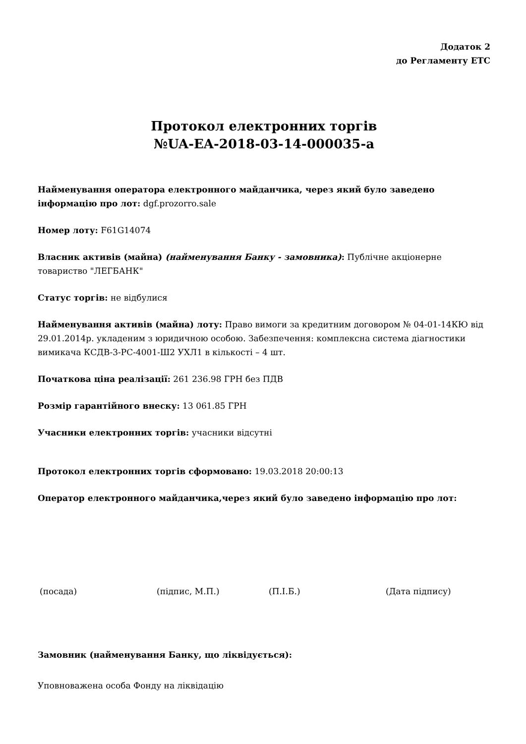Додаток 2
до Регламенту ЕТС
Протокол електронних торгів
№UA-EA-2018-03-14-000035-a
Найменування оператора електронного майданчика, через який було заведено інформацію про лот: dgf.prozorro.sale
Номер лоту: F61G14074
Власник активів (майна) (найменування Банку - замовника): Публічне акціонерне товариство "ЛЕГБАНК"
Статус торгів: не відбулися
Найменування активів (майна) лоту: Право вимоги за кредитним договором № 04-01-14КЮ від 29.01.2014р. укладеним з юридичною особою. Забезпечення: комплексна система діагностики вимикача КСДВ-3-РС-4001-Ш2 УХЛ1 в кількості – 4 шт.
Початкова ціна реалізації: 261 236.98 ГРН без ПДВ
Розмір гарантійного внеску: 13 061.85 ГРН
Учасники електронних торгів: учасники відсутні
Протокол електронних торгів сформовано: 19.03.2018 20:00:13
Оператор електронного майданчика,через який було заведено інформацію про лот:
(посада) (підпис, М.П.) (П.І.Б.) (Дата підпису)
Замовник (найменування Банку, що ліквідується):
Уповноважена особа Фонду на ліквідацію